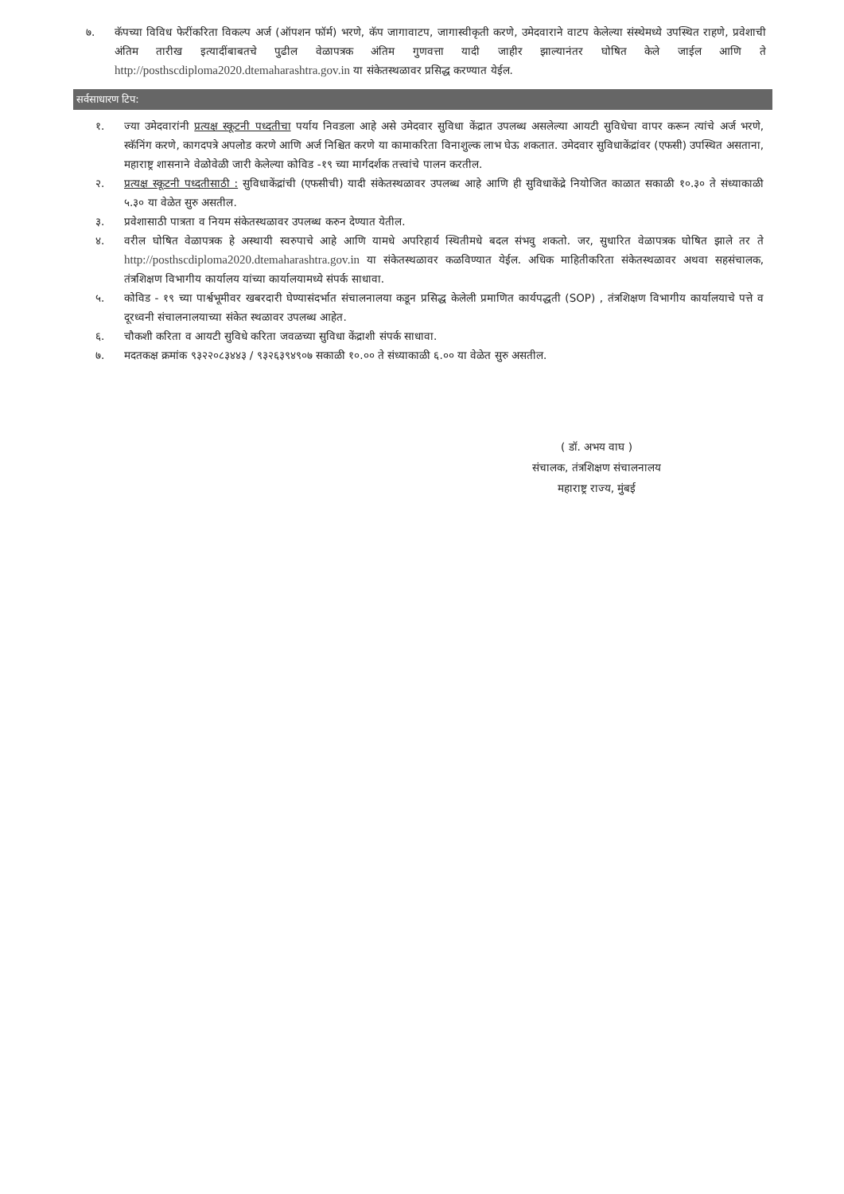७. कॅपच्या विविध फेरींकरिता विकल्प अर्ज (ऑपशन फॉर्म) भरणे, कॅप जागावाटप, जागास्वीकृती करणे, उमेदवाराने वाटप केलेल्या संस्थेमध्ये उपस्थित राहणे, प्रवेशाची अंतिम तारीख इत्यादींबाबतचे पुढील वेळापत्रक अंतिम गुणवत्ता यादी जाहीर झाल्यानंतर घोषित केले जाईल आणि ते http://posthscdiploma2020.dtemaharashtra.gov.in या संकेतस्थळावर प्रसिद्ध करण्यात येईल.
सर्वसाधारण टिप:
१. ज्या उमेदवारांनी प्रत्यक्ष स्कूटनी पध्दतीचा पर्याय निवडला आहे असे उमेदवार सुविधा केंद्रात उपलब्ध असलेल्या आयटी सुविधेचा वापर करून त्यांचे अर्ज भरणे, स्कॅनिंग करणे, कागदपत्रे अपलोड करणे आणि अर्ज निश्चित करणे या कामाकरिता विनाशुल्क लाभ घेऊ शकतात. उमेदवार सुविधाकेंद्रांवर (एफसी) उपस्थित असताना, महाराष्ट्र शासनाने वेळोवेळी जारी केलेल्या कोविड -१९ च्या मार्गदर्शक तत्त्वांचे पालन करतील.
२. प्रत्यक्ष स्कूटनी पध्दतीसाठी : सुविधाकेंद्रांची (एफसीची) यादी संकेतस्थळावर उपलब्ध आहे आणि ही सुविधाकेंद्रे नियोजित काळात सकाळी १०.३० ते संध्याकाळी ५.३० या वेळेत सुरु असतील.
३. प्रवेशासाठी पात्रता व नियम संकेतस्थळावर उपलब्ध करुन देण्यात येतील.
४. वरील घोषित वेळापत्रक हे अस्थायी स्वरुपाचे आहे आणि यामधे अपरिहार्य स्थितीमधे बदल संभवु शकतो. जर, सुधारित वेळापत्रक घोषित झाले तर ते http://posthscdiploma2020.dtemaharashtra.gov.in या संकेतस्थळावर कळविण्यात येईल. अधिक माहितीकरिता संकेतस्थळावर अथवा सहसंचालक, तंत्रशिक्षण विभागीय कार्यालय यांच्या कार्यालयामध्ये संपर्क साधावा.
५. कोविड - १९ च्या पार्श्वभूमीवर खबरदारी घेण्यासंदर्भात संचालनालया कडून प्रसिद्ध केलेली प्रमाणित कार्यपद्धती (SOP) , तंत्रशिक्षण विभागीय कार्यालयाचे पत्ते व दूरध्वनी संचालनालयाच्या संकेत स्थळावर उपलब्ध आहेत.
६. चौकशी करिता व आयटी सुविधे करिता जवळच्या सुविधा केंद्राशी संपर्क साधावा.
७. मदतकक्ष क्रमांक ९३२२०८३४४३ / ९३२६३९४९०७ सकाळी १०.०० ते संध्याकाळी ६.०० या वेळेत सुरु असतील.
( डॉ. अभय वाघ )
संचालक, तंत्रशिक्षण संचालनालय
महाराष्ट्र राज्य, मुंबई